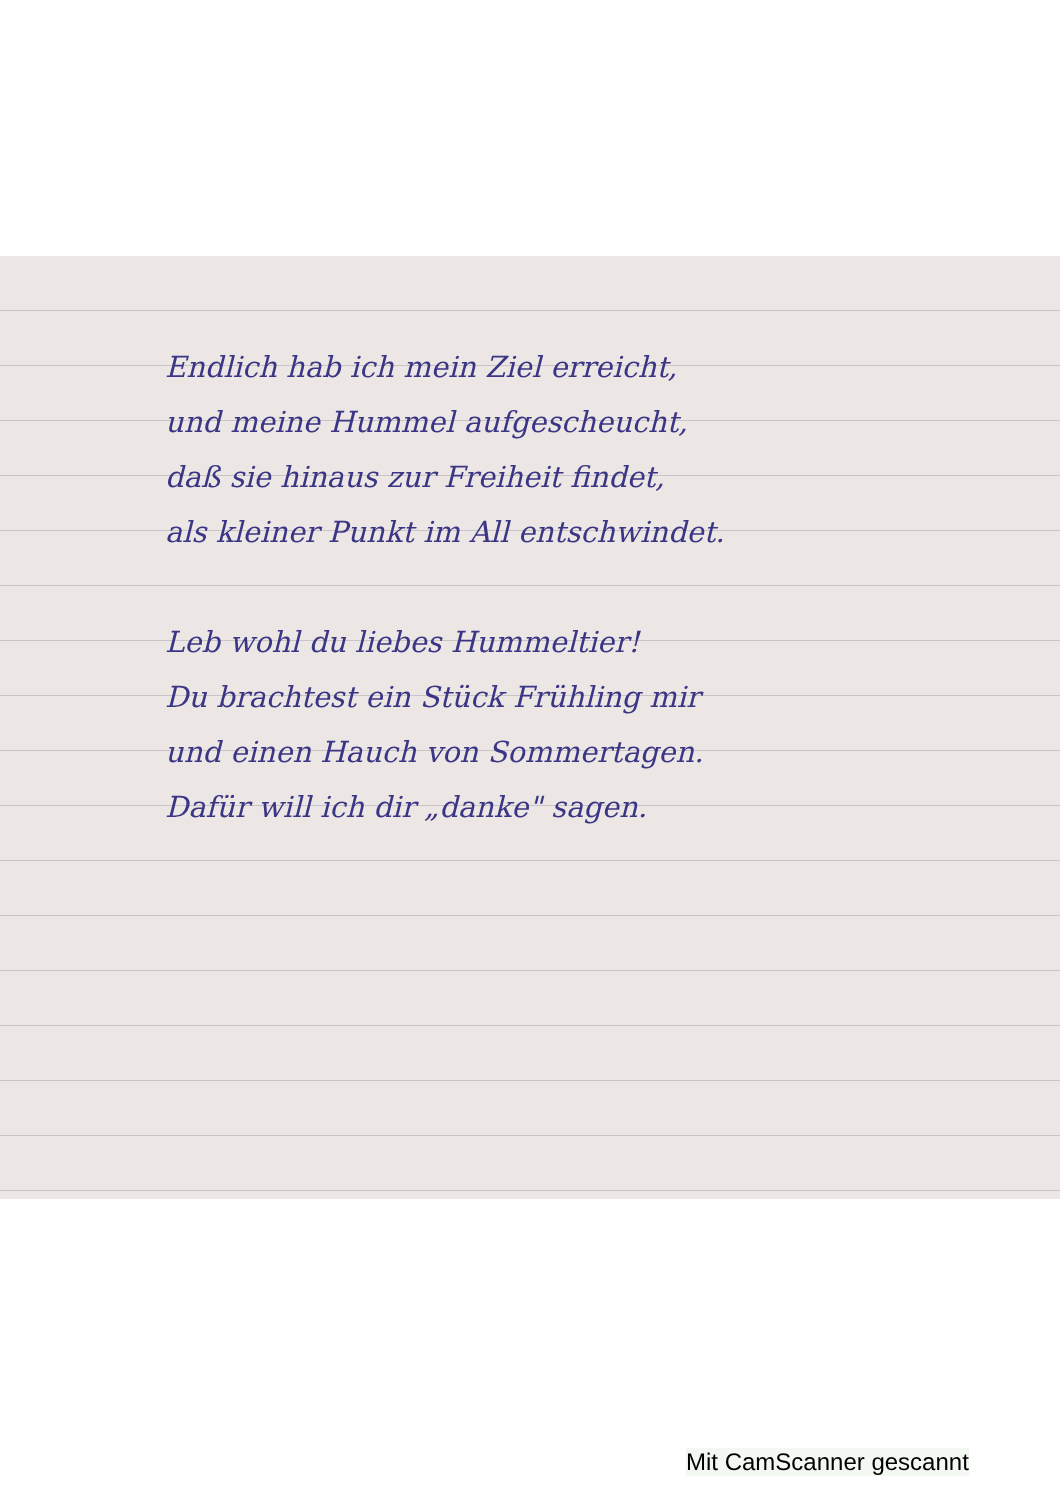Endlich hab ich mein Ziel erreicht,
und meine Hummel aufgescheucht,
daß sie hinaus zur Freiheit findet,
als kleiner Punkt im All entschwindet.
Leb wohl du liebes Hummeltier!
Du brachtest ein Stück Frühling mir
und einen Hauch von Sommertagen.
Dafür will ich dir „danke" sagen.
Mit CamScanner gescannt